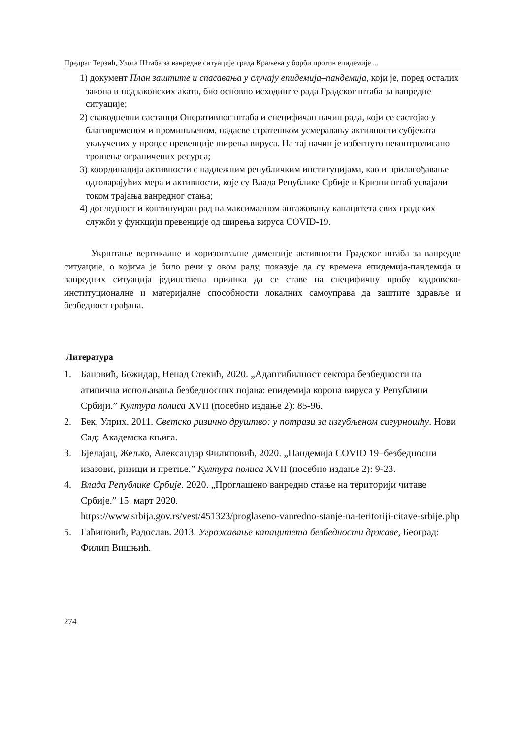Предраг Терзић, Улога Штаба за ванредне ситуације града Краљева у борби против епидемије ...
1) документ План заштите и спасавања у случају епидемија–пандемија, који је, поред осталих закона и подзаконских аката, био основно исходиште рада Градског штаба за ванредне ситуације;
2) свакодневни састанци Оперативног штаба и специфичан начин рада, који се састојао у благовременом и промишљеном, надасве стратешком усмеравању активности субјеката укључених у процес превенције ширења вируса. На тај начин је избегнуто неконтролисано трошење ограничених ресурса;
3) координација активности с надлежним републичким институцијама, као и прилагођавање одговарајућих мера и активности, које су Влада Републике Србије и Кризни штаб усвајали током трајања ванредног стања;
4) доследност и континуиран рад на максималном ангажовању капацитета свих градских служби у функцији превенције од ширења вируса COVID-19.
Укрштање вертикалне и хоризонталне димензије активности Градског штаба за ванредне ситуације, о којима је било речи у овом раду, показује да су времена епидемија-пандемија и ванредних ситуација јединствена прилика да се ставе на специфичну пробу кадровско-институционалне и материјалне способности локалних самоуправа да заштите здравље и безбедност грађана.
Литература
1. Бановић, Божидар, Ненад Стекић, 2020. „Адаптибилност сектора безбедности на атипична испољавања безбедносних појава: епидемија корона вируса у Републици Србији.” Култура полиса XVII (посебно издање 2): 85-96.
2. Бек, Улрих. 2011. Светско ризично друштво: у потрази за изгубљеном сигурношћу. Нови Сад: Академска књига.
3. Бјелајац, Жељко, Александар Филиповић, 2020. „Пандемија COVID 19–безбедносни изазови, ризици и претње.” Култура полиса XVII (посебно издање 2): 9-23.
4. Влада Републике Србије. 2020. „Проглашено ванредно стање на територији читаве Србије.” 15. март 2020.
https://www.srbija.gov.rs/vest/451323/proglaseno-vanredno-stanje-na-teritoriji-citave-srbije.php
5. Гаћиновић, Радослав. 2013. Угрожавање капацитета безбедности државе, Београд: Филип Вишњић.
274